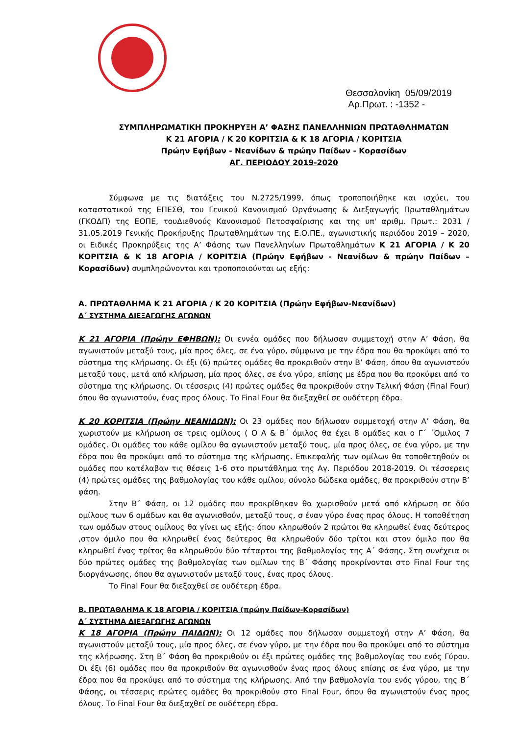Θεσσαλονίκη 05/09/2019
Αρ.Πρωτ. : -1352 -
ΣΥΜΠΛΗΡΩΜΑΤΙΚΗ ΠΡΟΚΗΡΥΞΗ Α’ ΦΑΣΗΣ ΠΑΝΕΛΛΗΝΙΩΝ ΠΡΩΤΑΘΛΗΜΑΤΩΝ
Κ 21 ΑΓΟΡΙΑ / Κ 20 ΚΟΡΙΤΣΙΑ & Κ 18 ΑΓΟΡΙΑ / ΚΟΡΙΤΣΙΑ
Πρώην Εφήβων - Νεανίδων & πρώην Παίδων - Κορασίδων
ΑΓ. ΠΕΡΙΟΔΟΥ 2019-2020
Σύμφωνα με τις διατάξεις του Ν.2725/1999, όπως τροποποιήθηκε και ισχύει, του καταστατικού της ΕΠΕΣΘ, του Γενικού Κανονισμού Οργάνωσης & Διεξαγωγής Πρωταθλημάτων (ΓΚΟΔΠ) της ΕΟΠΕ, τουΔιεθνούς Κανονισμού Πετοσφαίρισης και της υπ' αριθμ. Πρωτ.: 2031 / 31.05.2019 Γενικής Προκήρυξης Πρωταθλημάτων της Ε.Ο.ΠΕ., αγωνιστικής περιόδου 2019 – 2020, οι Ειδικές Προκηρύξεις της Α’ Φάσης των Πανελληνίων Πρωταθλημάτων Κ 21 ΑΓΟΡΙΑ / Κ 20 ΚΟΡΙΤΣΙΑ & Κ 18 ΑΓΟΡΙΑ / ΚΟΡΙΤΣΙΑ (Πρώην Εφήβων - Νεανίδων & πρώην Παίδων – Κορασίδων) συμπληρώνονται και τροποποιούνται ως εξής:
Α. ΠΡΩΤΑΘΛΗΜΑ Κ 21 ΑΓΟΡΙΑ / Κ 20 ΚΟΡΙΤΣΙΑ (Πρώην Εφήβων-Νεανίδων)
Δ΄ ΣΥΣΤΗΜΑ ΔΙΕΞΑΓΩΓΗΣ ΑΓΩΝΩΝ
Κ 21 ΑΓΟΡΙΑ (Πρώην ΕΦΗΒΩΝ): Οι εννέα ομάδες που δήλωσαν συμμετοχή στην Α’ Φάση, θα αγωνιστούν μεταξύ τους, μία προς όλες, σε ένα γύρο, σύμφωνα με την έδρα που θα προκύψει από το σύστημα της κλήρωσης. Οι έξι (6) πρώτες ομάδες θα προκριθούν στην Β’ Φάση, όπου θα αγωνιστούν μεταξύ τους, μετά από κλήρωση, μία προς όλες, σε ένα γύρο, επίσης με έδρα που θα προκύψει από το σύστημα της κλήρωσης. Οι τέσσερις (4) πρώτες ομάδες θα προκριθούν στην Τελική Φάση (Final Four) όπου θα αγωνιστούν, ένας προς όλους. Το Final Four θα διεξαχθεί σε ουδέτερη έδρα.
Κ 20 ΚΟΡΙΤΣΙΑ (Πρώην ΝΕΑΝΙΔΩΝ): Οι 23 ομάδες που δήλωσαν συμμετοχή στην Α’ Φάση, θα χωριστούν με κλήρωση σε τρεις ομίλους ( Ο Α & Β΄ όμιλος θα έχει 8 ομάδες και ο Γ΄ ΄Ομιλος 7 ομάδες. Οι ομάδες του κάθε ομίλου θα αγωνιστούν μεταξύ τους, μία προς όλες, σε ένα γύρο, με την έδρα που θα προκύψει από το σύστημα της κλήρωσης. Επικεφαλής των ομίλων θα τοποθετηθούν οι ομάδες που κατέλαβαν τις θέσεις 1-6 στο πρωτάθλημα της Αγ. Περιόδου 2018-2019. Οι τέσσερεις (4) πρώτες ομάδες της βαθμολογίας του κάθε ομίλου, σύνολο δώδεκα ομάδες, θα προκριθούν στην Β’ φάση.
Στην Β΄ Φάση, οι 12 ομάδες που προκρίθηκαν θα χωρισθούν μετά από κλήρωση σε δύο ομίλους των 6 ομάδων και θα αγωνισθούν, μεταξύ τους, σ έναν γύρο ένας προς όλους. Η τοποθέτηση των ομάδων στους ομίλους θα γίνει ως εξής: όπου κληρωθούν 2 πρώτοι θα κληρωθεί ένας δεύτερος ,στον όμιλο που θα κληρωθεί ένας δεύτερος θα κληρωθούν δύο τρίτοι και στον όμιλο που θα κληρωθεί ένας τρίτος θα κληρωθούν δύο τέταρτοι της βαθμολογίας της Α΄ Φάσης. Στη συνέχεια οι δύο πρώτες ομάδες της βαθμολογίας των ομίλων της Β΄ Φάσης προκρίνονται στο Final Four της διοργάνωσης, όπου θα αγωνιστούν μεταξύ τους, ένας προς όλους.
Το Final Four θα διεξαχθεί σε ουδέτερη έδρα.
Β. ΠΡΩΤΑΘΛΗΜΑ Κ 18 ΑΓΟΡΙΑ / ΚΟΡΙΤΣΙΑ (πρώην Παίδων-Κορασίδων)
Δ΄ ΣΥΣΤΗΜΑ ΔΙΕΞΑΓΩΓΗΣ ΑΓΩΝΩΝ
Κ 18 ΑΓΟΡΙΑ (Πρώην ΠΑΙΔΩΝ): Οι 12 ομάδες που δήλωσαν συμμετοχή στην Α’ Φάση, θα αγωνιστούν μεταξύ τους, μία προς όλες, σε έναν γύρο, με την έδρα που θα προκύψει από το σύστημα της κλήρωσης. Στη Β΄ Φάση θα προκριθούν οι έξι πρώτες ομάδες της βαθμολογίας του ενός Γύρου. Οι έξι (6) ομάδες που θα προκριθούν θα αγωνισθούν ένας προς όλους επίσης σε ένα γύρο, με την έδρα που θα προκύψει από το σύστημα της κλήρωσης. Από την βαθμολογία του ενός γύρου, της Β΄ Φάσης, οι τέσσερις πρώτες ομάδες θα προκριθούν στο Final Four, όπου θα αγωνιστούν ένας προς όλους. Το Final Four θα διεξαχθεί σε ουδέτερη έδρα.